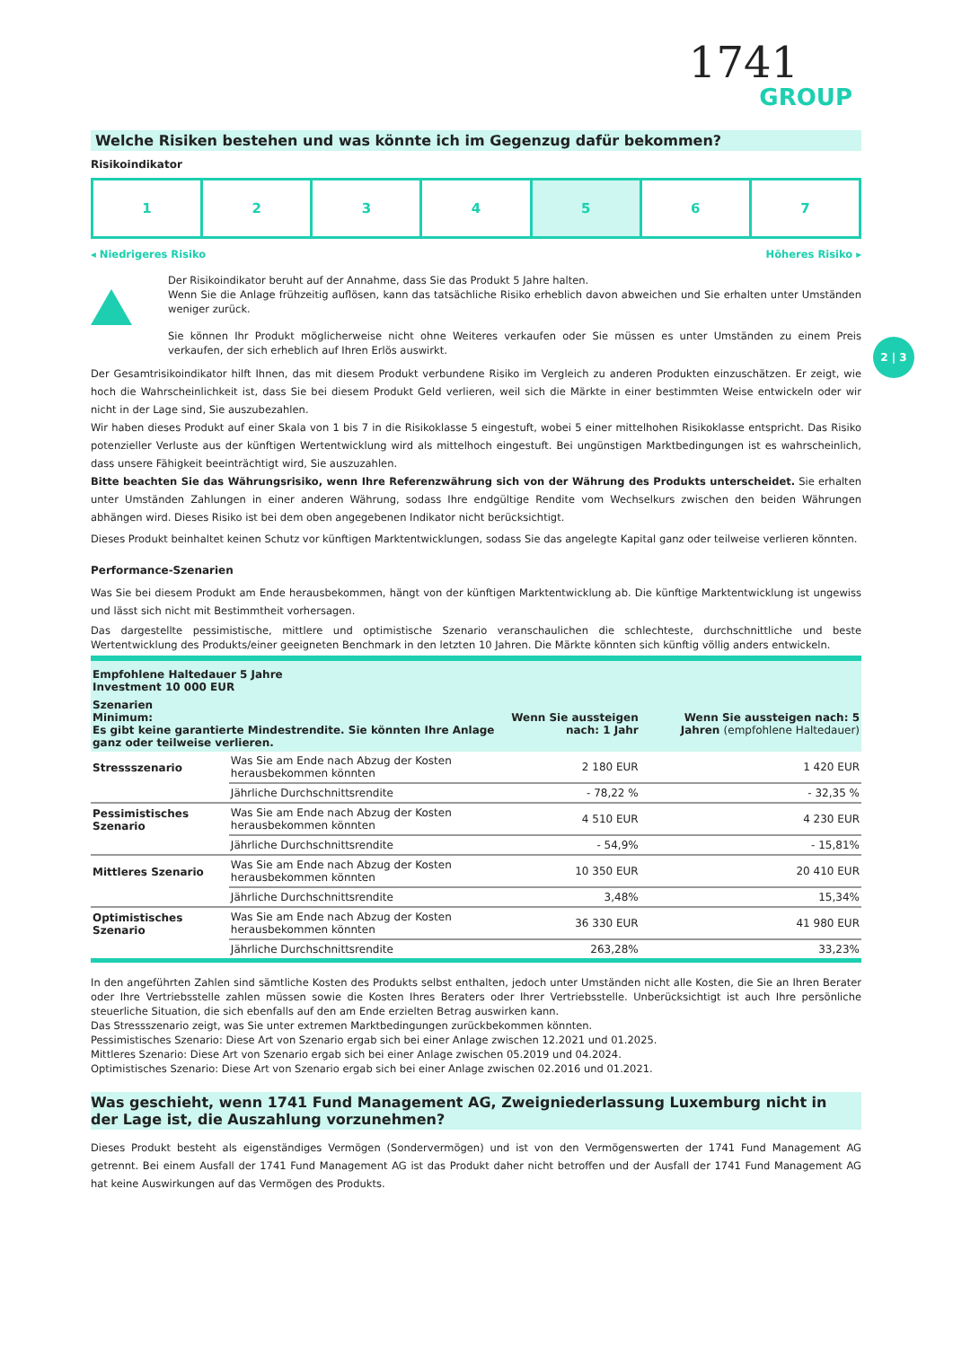1741
GROUP
Welche Risiken bestehen und was könnte ich im Gegenzug dafür bekommen?
Risikoindikator
1 2 3 4 5 6 7
◂ Niedrigeres Risiko Höheres Risiko ▸
Der Risikoindikator beruht auf der Annahme, dass Sie das Produkt 5 Jahre halten.
Wenn Sie die Anlage frühzeitig auflösen, kann das tatsächliche Risiko erheblich davon abweichen und Sie erhalten unter Umständen weniger zurück.
Sie können Ihr Produkt möglicherweise nicht ohne Weiteres verkaufen oder Sie müssen es unter Umständen zu einem Preis verkaufen, der sich erheblich auf Ihren Erlös auswirkt.
Der Gesamtrisikoindikator hilft Ihnen, das mit diesem Produkt verbundene Risiko im Vergleich zu anderen Produkten einzuschätzen. Er zeigt, wie hoch die Wahrscheinlichkeit ist, dass Sie bei diesem Produkt Geld verlieren, weil sich die Märkte in einer bestimmten Weise entwickeln oder wir nicht in der Lage sind, Sie auszubezahlen.
Wir haben dieses Produkt auf einer Skala von 1 bis 7 in die Risikoklasse 5 eingestuft, wobei 5 einer mittelhohen Risikoklasse entspricht. Das Risiko potenzieller Verluste aus der künftigen Wertentwicklung wird als mittelhoch eingestuft. Bei ungünstigen Marktbedingungen ist es wahrscheinlich, dass unsere Fähigkeit beeinträchtigt wird, Sie auszuzahlen.
Bitte beachten Sie das Währungsrisiko, wenn Ihre Referenzwährung sich von der Währung des Produkts unterscheidet. Sie erhalten unter Umständen Zahlungen in einer anderen Währung, sodass Ihre endgültige Rendite vom Wechselkurs zwischen den beiden Währungen abhängen wird. Dieses Risiko ist bei dem oben angegebenen Indikator nicht berücksichtigt.
Dieses Produkt beinhaltet keinen Schutz vor künftigen Marktentwicklungen, sodass Sie das angelegte Kapital ganz oder teilweise verlieren könnten.
Performance-Szenarien
Was Sie bei diesem Produkt am Ende herausbekommen, hängt von der künftigen Marktentwicklung ab. Die künftige Marktentwicklung ist ungewiss und lässt sich nicht mit Bestimmtheit vorhersagen.
Das dargestellte pessimistische, mittlere und optimistische Szenario veranschaulichen die schlechteste, durchschnittliche und beste Wertentwicklung des Produkts/einer geeigneten Benchmark in den letzten 10 Jahren. Die Märkte könnten sich künftig völlig anders entwickeln.
| Empfohlene Haltedauer 5 Jahre Investment 10 000 EUR | | | |
| Szenarien Minimum: Es gibt keine garantierte Mindestrendite. Sie könnten Ihre Anlage ganz oder teilweise verlieren. | | Wenn Sie aussteigen nach: 1 Jahr | Wenn Sie aussteigen nach: 5 Jahren (empfohlene Haltedauer) |
| Stressszenario | Was Sie am Ende nach Abzug der Kosten herausbekommen könnten | 2 180 EUR | 1 420 EUR |
| | Jährliche Durchschnittsrendite | - 78,22 % | - 32,35 % |
| Pessimistisches Szenario | Was Sie am Ende nach Abzug der Kosten herausbekommen könnten | 4 510 EUR | 4 230 EUR |
| | Jährliche Durchschnittsrendite | - 54,9% | - 15,81% |
| Mittleres Szenario | Was Sie am Ende nach Abzug der Kosten herausbekommen könnten | 10 350 EUR | 20 410 EUR |
| | Jährliche Durchschnittsrendite | 3,48% | 15,34% |
| Optimistisches Szenario | Was Sie am Ende nach Abzug der Kosten herausbekommen könnten | 36 330 EUR | 41 980 EUR |
| | Jährliche Durchschnittsrendite | 263,28% | 33,23% |
In den angeführten Zahlen sind sämtliche Kosten des Produkts selbst enthalten, jedoch unter Umständen nicht alle Kosten, die Sie an Ihren Berater oder Ihre Vertriebsstelle zahlen müssen sowie die Kosten Ihres Beraters oder Ihrer Vertriebsstelle. Unberücksichtigt ist auch Ihre persönliche steuerliche Situation, die sich ebenfalls auf den am Ende erzielten Betrag auswirken kann.
Das Stressszenario zeigt, was Sie unter extremen Marktbedingungen zurückbekommen könnten.
Pessimistisches Szenario: Diese Art von Szenario ergab sich bei einer Anlage zwischen 12.2021 und 01.2025.
Mittleres Szenario: Diese Art von Szenario ergab sich bei einer Anlage zwischen 05.2019 und 04.2024.
Optimistisches Szenario: Diese Art von Szenario ergab sich bei einer Anlage zwischen 02.2016 und 01.2021.
Was geschieht, wenn 1741 Fund Management AG, Zweigniederlassung Luxemburg nicht in der Lage ist, die Auszahlung vorzunehmen?
Dieses Produkt besteht als eigenständiges Vermögen (Sondervermögen) und ist von den Vermögenswerten der 1741 Fund Management AG getrennt. Bei einem Ausfall der 1741 Fund Management AG ist das Produkt daher nicht betroffen und der Ausfall der 1741 Fund Management AG hat keine Auswirkungen auf das Vermögen des Produkts.
2 | 3